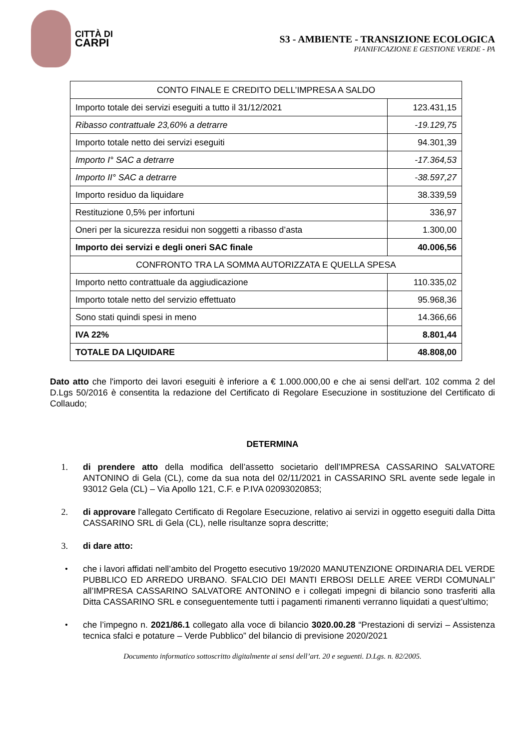CITTÀ DI
CARPI
S3 - AMBIENTE - TRANSIZIONE ECOLOGICA
PIANIFICAZIONE E GESTIONE VERDE - PA
| CONTO FINALE E CREDITO DELL’IMPRESA A SALDO | |
| Importo totale dei servizi eseguiti a tutto il 31/12/2021 | 123.431,15 |
| Ribasso contrattuale 23,60% a detrarre | -19.129,75 |
| Importo totale netto dei servizi eseguiti | 94.301,39 |
| Importo I° SAC a detrarre | -17.364,53 |
| Importo II° SAC a detrarre | -38.597,27 |
| Importo residuo da liquidare | 38.339,59 |
| Restituzione 0,5% per infortuni | 336,97 |
| Oneri per la sicurezza residui non soggetti a ribasso d’asta | 1.300,00 |
| Importo dei servizi e degli oneri SAC finale | 40.006,56 |
| CONFRONTO TRA LA SOMMA AUTORIZZATA E QUELLA SPESA | |
| Importo netto contrattuale da aggiudicazione | 110.335,02 |
| Importo totale netto del servizio effettuato | 95.968,36 |
| Sono stati quindi spesi in meno | 14.366,66 |
| IVA 22% | 8.801,44 |
| TOTALE DA LIQUIDARE | 48.808,00 |
Dato atto che l'importo dei lavori eseguiti è inferiore a € 1.000.000,00 e che ai sensi dell'art. 102 comma 2 del D.Lgs 50/2016 è consentita la redazione del Certificato di Regolare Esecuzione in sostituzione del Certificato di Collaudo;
DETERMINA
1. di prendere atto della modifica dell’assetto societario dell’IMPRESA CASSARINO SALVATORE ANTONINO di Gela (CL), come da sua nota del 02/11/2021 in CASSARINO SRL avente sede legale in 93012 Gela (CL) – Via Apollo 121, C.F. e P.IVA 02093020853;
2. di approvare l'allegato Certificato di Regolare Esecuzione, relativo ai servizi in oggetto eseguiti dalla Ditta CASSARINO SRL di Gela (CL), nelle risultanze sopra descritte;
3. di dare atto:
• che i lavori affidati nell’ambito del Progetto esecutivo 19/2020 MANUTENZIONE ORDINARIA DEL VERDE PUBBLICO ED ARREDO URBANO. SFALCIO DEI MANTI ERBOSI DELLE AREE VERDI COMUNALI” all’IMPRESA CASSARINO SALVATORE ANTONINO e i collegati impegni di bilancio sono trasferiti alla Ditta CASSARINO SRL e conseguentemente tutti i pagamenti rimanenti verranno liquidati a quest’ultimo;
• che l’impegno n. 2021/86.1 collegato alla voce di bilancio 3020.00.28 “Prestazioni di servizi – Assistenza tecnica sfalci e potature – Verde Pubblico” del bilancio di previsione 2020/2021
Documento informatico sottoscritto digitalmente ai sensi dell’art. 20 e seguenti. D.Lgs. n. 82/2005.